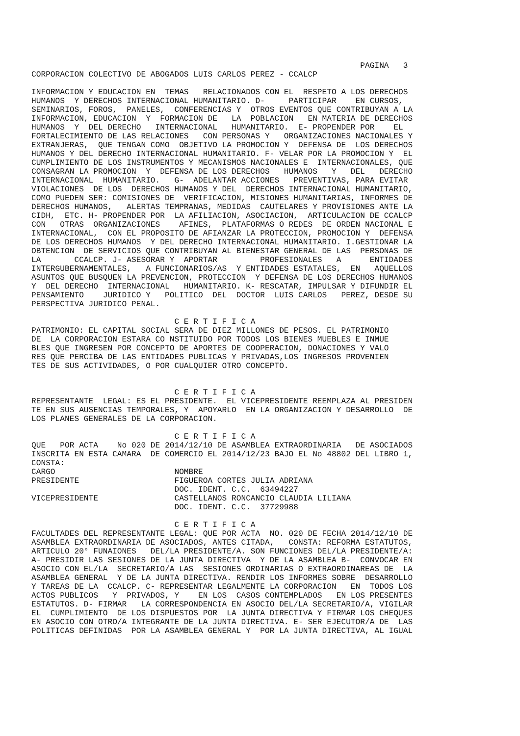PAGINA   3
CORPORACION COLECTIVO DE ABOGADOS LUIS CARLOS PEREZ - CCALCP

INFORMACION Y EDUCACION EN  TEMAS   RELACIONADOS CON EL  RESPETO A LOS DERECHOS
HUMANOS  Y DERECHOS INTERNACIONAL HUMANITARIO. D-     PARTICIPAR    EN CURSOS,
SEMINARIOS, FOROS,  PANELES,  CONFERENCIAS Y  OTROS EVENTOS QUE CONTRIBUYAN A LA
INFORMACION, EDUCACION  Y  FORMACION DE   LA  POBLACION   EN MATERIA DE DERECHOS
HUMANOS  Y  DEL DERECHO   INTERNACIONAL   HUMANITARIO.  E- PROPENDER POR    EL
FORTALECIMIENTO DE LAS RELACIONES   CON PERSONAS Y   ORGANIZACIONES NACIONALES Y
EXTRANJERAS,  QUE TENGAN COMO  OBJETIVO LA PROMOCION Y  DEFENSA DE  LOS DERECHOS
HUMANOS Y DEL DERECHO INTERNACIONAL HUMANITARIO. F- VELAR POR LA PROMOCION Y  EL
CUMPLIMIENTO DE LOS INSTRUMENTOS Y MECANISMOS NACIONALES E  INTERNACIONALES, QUE
CONSAGRAN LA PROMOCION  Y  DEFENSA DE LOS DERECHOS   HUMANOS   Y   DEL   DERECHO
INTERNACIONAL  HUMANITARIO.   G-  ADELANTAR ACCIONES   PREVENTIVAS, PARA EVITAR
VIOLACIONES  DE LOS  DERECHOS HUMANOS Y DEL  DERECHOS INTERNACIONAL HUMANITARIO,
COMO PUEDEN SER: COMISIONES DE  VERIFICACION, MISIONES HUMANITARIAS, INFORMES DE
DERECHOS HUMANOS,   ALERTAS TEMPRANAS, MEDIDAS  CAUTELARES Y PROVISIONES ANTE LA
CIDH,  ETC. H- PROPENDER POR  LA AFILIACION, ASOCIACION,  ARTICULACION DE CCALCP
CON   OTRAS  ORGANIZACIONES    AFINES,  PLATAFORMAS O REDES  DE ORDEN NACIONAL E
INTERNACIONAL,  CON EL PROPOSITO DE AFIANZAR LA PROTECCION, PROMOCION Y  DEFENSA
DE LOS DERECHOS HUMANOS  Y DEL DERECHO INTERNACIONAL HUMANITARIO. I.GESTIONAR LA
OBTENCION  DE SERVICIOS QUE CONTRIBUYAN AL BIENESTAR GENERAL DE LAS  PERSONAS DE
LA       CCALCP. J- ASESORAR Y  APORTAR         PROFESIONALES   A      ENTIDADES
INTERGUBERNAMENTALES,   A FUNCIONARIOS/AS  Y ENTIDADES ESTATALES,  EN   AQUELLOS
ASUNTOS QUE BUSQUEN LA PREVENCION, PROTECCION  Y DEFENSA DE LOS DERECHOS HUMANOS
Y  DEL DERECHO  INTERNACIONAL   HUMANITARIO. K- RESCATAR, IMPULSAR Y DIFUNDIR EL
PENSAMIENTO    JURIDICO Y   POLITICO  DEL  DOCTOR  LUIS CARLOS   PEREZ, DESDE SU
PERSPECTIVA JURIDICO PENAL.

                              C E R T I F I C A
PATRIMONIO: EL CAPITAL SOCIAL SERA DE DIEZ MILLONES DE PESOS. EL PATRIMONIO
DE  LA CORPORACION ESTARA CO NSTITUIDO POR TODOS LOS BIENES MUEBLES E INMUE
BLES QUE INGRESEN POR CONCEPTO DE APORTES DE COOPERACION, DONACIONES Y VALO
RES QUE PERCIBA DE LAS ENTIDADES PUBLICAS Y PRIVADAS,LOS INGRESOS PROVENIEN
TES DE SUS ACTIVIDADES, O POR CUALQUIER OTRO CONCEPTO.


                              C E R T I F I C A
REPRESENTANTE  LEGAL: ES EL PRESIDENTE.  EL VICEPRESIDENTE REEMPLAZA AL PRESIDEN
TE EN SUS AUSENCIAS TEMPORALES, Y  APOYARLO  EN LA ORGANIZACION Y DESARROLLO  DE
LOS PLANES GENERALES DE LA CORPORACION.

                              C E R T I F I C A
QUE   POR ACTA    No 020 DE 2014/12/10 DE ASAMBLEA EXTRAORDINARIA   DE ASOCIADOS
INSCRITA EN ESTA CAMARA  DE COMERCIO EL 2014/12/23 BAJO EL No 48802 DEL LIBRO 1,
CONSTA:
CARGO                         NOMBRE
PRESIDENTE                    FIGUEROA CORTES JULIA ADRIANA
                              DOC. IDENT. C.C.  63494227
VICEPRESIDENTE                CASTELLANOS RONCANCIO CLAUDIA LILIANA
                              DOC. IDENT. C.C.  37729988

                              C E R T I F I C A
FACULTADES DEL REPRESENTANTE LEGAL: QUE POR ACTA  NO. 020 DE FECHA 2014/12/10 DE
ASAMBLEA EXTRAORDINARIA DE ASOCIADOS, ANTES CITADA,   CONSTA: REFORMA ESTATUTOS,
ARTICULO 20° FUNAIONES   DEL/LA PRESIDENTE/A. SON FUNCIONES DEL/LA PRESIDENTE/A:
A- PRESIDIR LAS SESIONES DE LA JUNTA DIRECTIVA  Y DE LA ASAMBLEA B-  CONVOCAR EN
ASOCIO CON EL/LA  SECRETARIO/A LAS  SESIONES ORDINARIAS O EXTRAORDINAREAS DE  LA
ASAMBLEA GENERAL  Y DE LA JUNTA DIRECTIVA. RENDIR LOS INFORMES SOBRE  DESARROLLO
Y TAREAS DE LA  CCALCP. C- REPRESENTAR LEGALMENTE LA CORPORACION   EN  TODOS LOS
ACTOS PUBLICOS   Y  PRIVADOS, Y    EN LOS  CASOS CONTEMPLADOS   EN LOS PRESENTES
ESTATUTOS. D- FIRMAR   LA CORRESPONDENCIA EN ASOCIO DEL/LA SECRETARIO/A, VIGILAR
EL  CUMPLIMIENTO  DE LOS DISPUESTOS POR  LA JUNTA DIRECTIVA Y FIRMAR LOS CHEQUES
EN ASOCIO CON OTRO/A INTEGRANTE DE LA JUNTA DIRECTIVA. E- SER EJECUTOR/A DE  LAS
POLITICAS DEFINIDAS  POR LA ASAMBLEA GENERAL Y  POR LA JUNTA DIRECTIVA, AL IGUAL